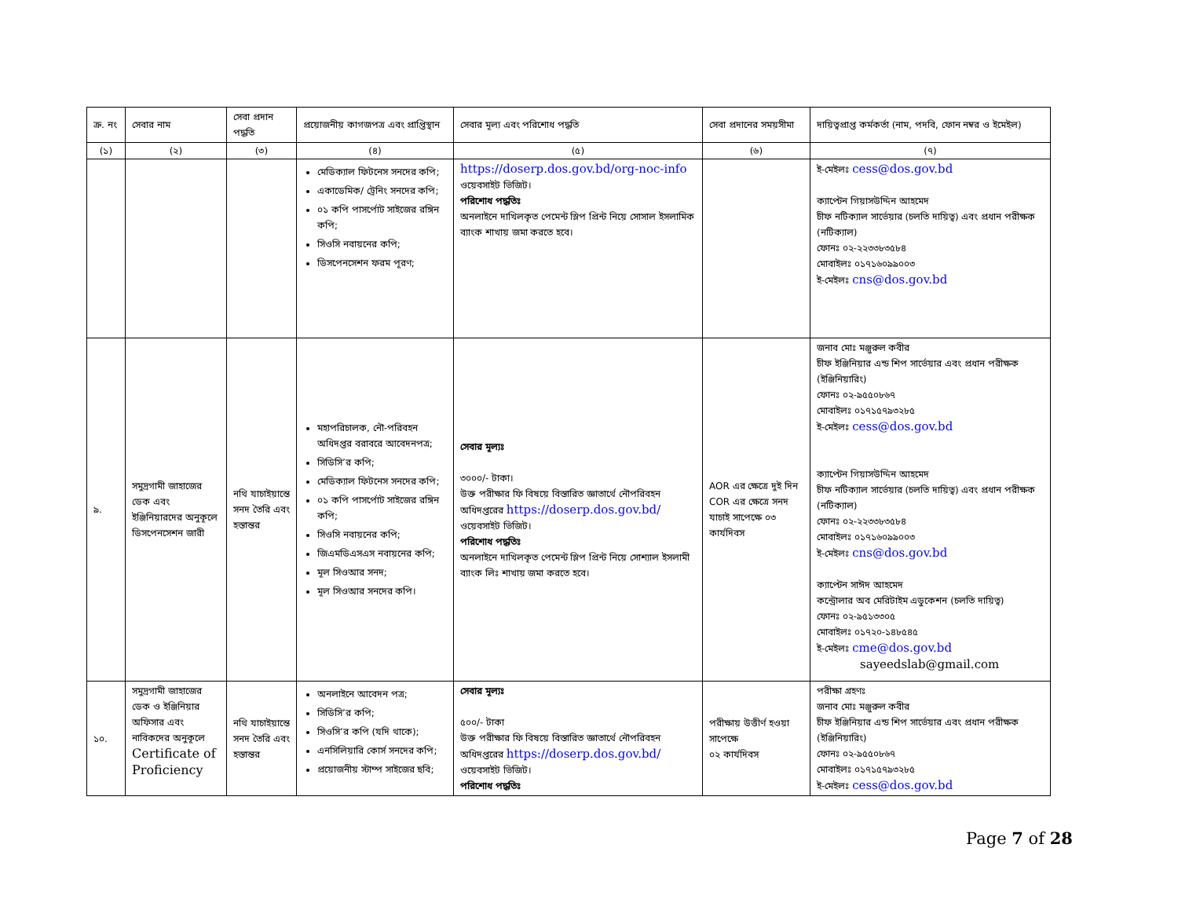| ক্র. নং | সেবার নাম | সেবা প্রদান পদ্ধতি | প্রয়োজনীয় কাগজপত্র এবং প্রাপ্তিস্থান | সেবার মূল্য এবং পরিশোধ পদ্ধতি | সেবা প্রদানের সময়সীমা | দায়িত্বপ্রাপ্ত কর্মকর্তা (নাম, পদবি, ফোন নম্বর ও ইমেইল) |
| --- | --- | --- | --- | --- | --- | --- |
| (১) | (২) | (৩) | (৪) | (৫) | (৬) | (৭) |
| | | | মেডিক্যাল ফিটনেস সনদের কপি; একাডেমিক/ ট্রেনিং সনদের কপি; ০১ কপি পাসর্পোট সাইজের রঙ্গিন কপি; সিওসি নবায়নের কপি; ডিসপেনসেশন ফরম পূরণ; | https://doserp.dos.gov.bd/org-noc-info ওয়েবসাইট ভিজিট। পরিশোধ পদ্ধতিঃ অনলাইনে দাখিলকৃত পেমেন্ট স্লিপ প্রিন্ট নিয়ে সোসাল ইসলামিক ব্যাংক শাখায় জমা করতে হবে। | | ই-মেইলঃ cess@dos.gov.bd ক্যাপ্টেন গিয়াসউদ্দিন আহমেদ চীফ নটিক্যাল সার্ভেয়ার (চলতি দায়িত্ব) এবং প্রধান পরীক্ষক (নটিক্যাল) ফোনঃ ০২-২২৩৩৮৩৫৮৪ মোবাইলঃ ০১৭১৬০৯৯০০৩ ই-মেইলঃ cns@dos.gov.bd |
| ৯. | সমুদ্রগামী জাহাজের ডেক এবং ইঞ্জিনিয়ারদের অনুকূলে ডিসপেনসেশন জারী | নথি যাচাইয়ান্তে সনদ তৈরি এবং হস্তান্তর | মহাপরিচালক, নৌ-পরিবহন অধিদপ্তর বরাবরে আবেদনপত্র; সিডিসি’র কপি; মেডিক্যাল ফিটনেস সনদের কপি; ০১ কপি পাসর্পোট সাইজের রঙ্গিন কপি; সিওসি নবায়নের কপি; জিএমডিএসএস নবায়নের কপি; মূল সিওআর সনদ; মূল সিওআর সনদের কপি। | সেবার মূল্যঃ ৩০০০/- টাকা। উক্ত পরীক্ষার ফি বিষয়ে বিস্তারিত জ্ঞাতার্থে নৌপরিবহন অধিদপ্তরের https://doserp.dos.gov.bd/ ওয়েবসাইট ভিজিট। পরিশোধ পদ্ধতিঃ অনলাইনে দাখিলকৃত পেমেন্ট স্লিপ প্রিন্ট নিয়ে সোশ্যাল ইসলামী ব্যাংক লিঃ শাখায় জমা করতে হবে। | AOR এর ক্ষেত্রে দুই দিন COR এর ক্ষেত্রে সনদ যাচাই সাপেক্ষে ০৩ কার্যদিবস | জনাব মোঃ মঞ্জুরুল কবীর চীফ ইঞ্জিনিয়ার এন্ড শিপ সার্ভেয়ার এবং প্রধান পরীক্ষক (ইঞ্জিনিয়ারিং) ফোনঃ ০২-৯৫৫০৮৬৭ মোবাইলঃ ০১৭১৫৭৯৩২৮৫ ই-মেইলঃ cess@dos.gov.bd ক্যাপ্টেন গিয়াসউদ্দিন আহমেদ চীফ নটিক্যাল সার্ভেয়ার (চলতি দায়িত্ব) এবং প্রধান পরীক্ষক (নটিক্যাল) ফোনঃ ০২-২২৩৩৮৩৫৮৪ মোবাইলঃ ০১৭১৬০৯৯০০৩ ই-মেইলঃ cns@dos.gov.bd ক্যাপ্টেন সাঈদ আহমেদ কন্ট্রোলার অব মেরিটাইম এডুকেশন (চলতি দায়িত্ব) ফোনঃ ০২-৯৫১৩৩০৫ মোবাইলঃ ০১৭২০-১৪৮৫৪৫ ই-মেইলঃ cme@dos.gov.bd sayeedslab@gmail.com |
| ১০. | সমুদ্রগামী জাহাজের ডেক ও ইঞ্জিনিয়ার অফিসার এবং নাবিকদের অনুকূলে Certificate of Proficiency | নথি যাচাইয়ান্তে সনদ তৈরি এবং হস্তান্তর | অনলাইনে আবেদন পত্র; সিডিসি’র কপি; সিওসি’র কপি (যদি থাকে); এনসিলিয়ারি কোর্স সনদের কপি; প্রয়োজনীয় স্টাম্প সাইজের ছবি; | সেবার মূল্যঃ ৫০০/- টাকা উক্ত পরীক্ষার ফি বিষয়ে বিস্তারিত জ্ঞাতার্থে নৌপরিবহন অধিদপ্তরের https://doserp.dos.gov.bd/ ওয়েবসাইট ভিজিট। পরিশোধ পদ্ধতিঃ | পরীক্ষায় উত্তীর্ণ হওয়া সাপেক্ষে ০২ কার্যদিবস | পরীক্ষা গ্রহণঃ জনাব মোঃ মঞ্জুরুল কবীর চীফ ইঞ্জিনিয়ার এন্ড শিপ সার্ভেয়ার এবং প্রধান পরীক্ষক (ইঞ্জিনিয়ারিং) ফোনঃ ০২-৯৫৫০৮৬৭ মোবাইলঃ ০১৭১৫৭৯৩২৮৫ ই-মেইলঃ cess@dos.gov.bd |
Page 7 of 28